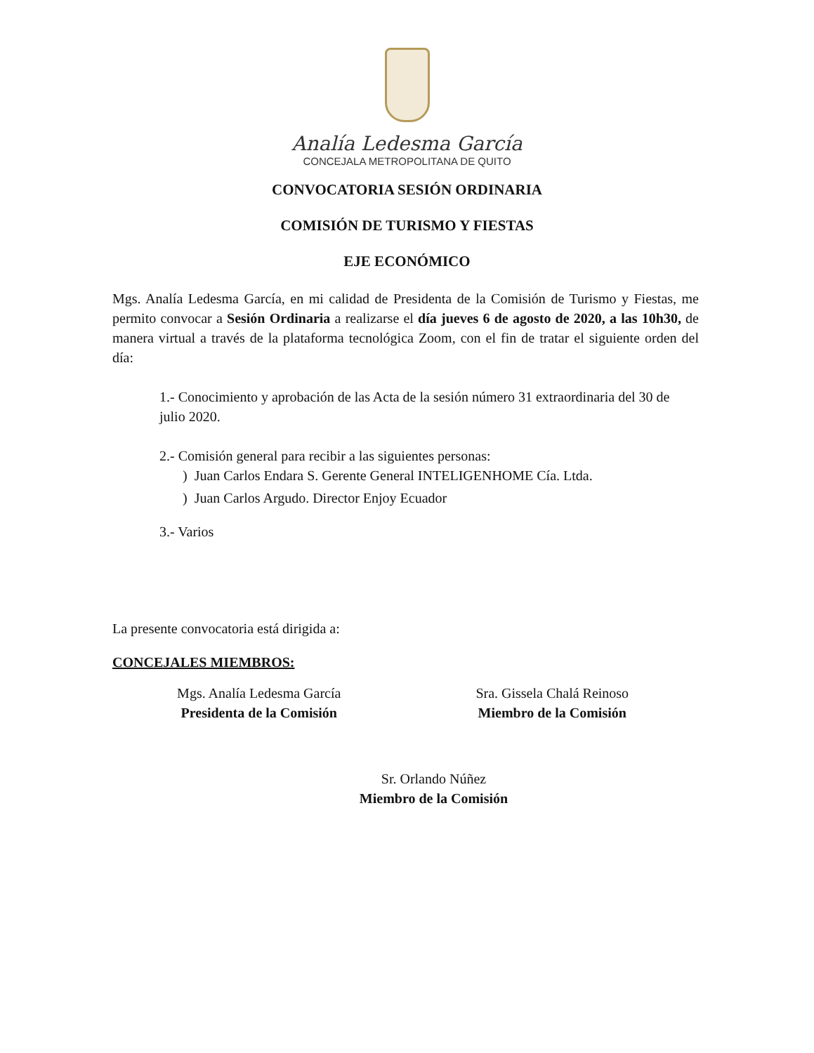Analía Ledesma García
CONCEJALA METROPOLITANA DE QUITO
CONVOCATORIA SESIÓN ORDINARIA
COMISIÓN DE TURISMO Y FIESTAS
EJE ECONÓMICO
Mgs. Analía Ledesma García, en mi calidad de Presidenta de la Comisión de Turismo y Fiestas, me permito convocar a Sesión Ordinaria a realizarse el día jueves 6 de agosto de 2020, a las 10h30, de manera virtual a través de la plataforma tecnológica Zoom, con el fin de tratar el siguiente orden del día:
1.- Conocimiento y aprobación de las Acta de la sesión número 31 extraordinaria del 30 de julio 2020.
2.- Comisión general para recibir a las siguientes personas:
) Juan Carlos Endara S. Gerente General INTELIGENHOME Cía. Ltda.
) Juan Carlos Argudo. Director Enjoy Ecuador
3.- Varios
La presente convocatoria está dirigida a:
CONCEJALES MIEMBROS:
Mgs. Analía Ledesma García
Presidenta de la Comisión
Sra. Gissela Chalá Reinoso
Miembro de la Comisión
Sr. Orlando Núñez
Miembro de la Comisión